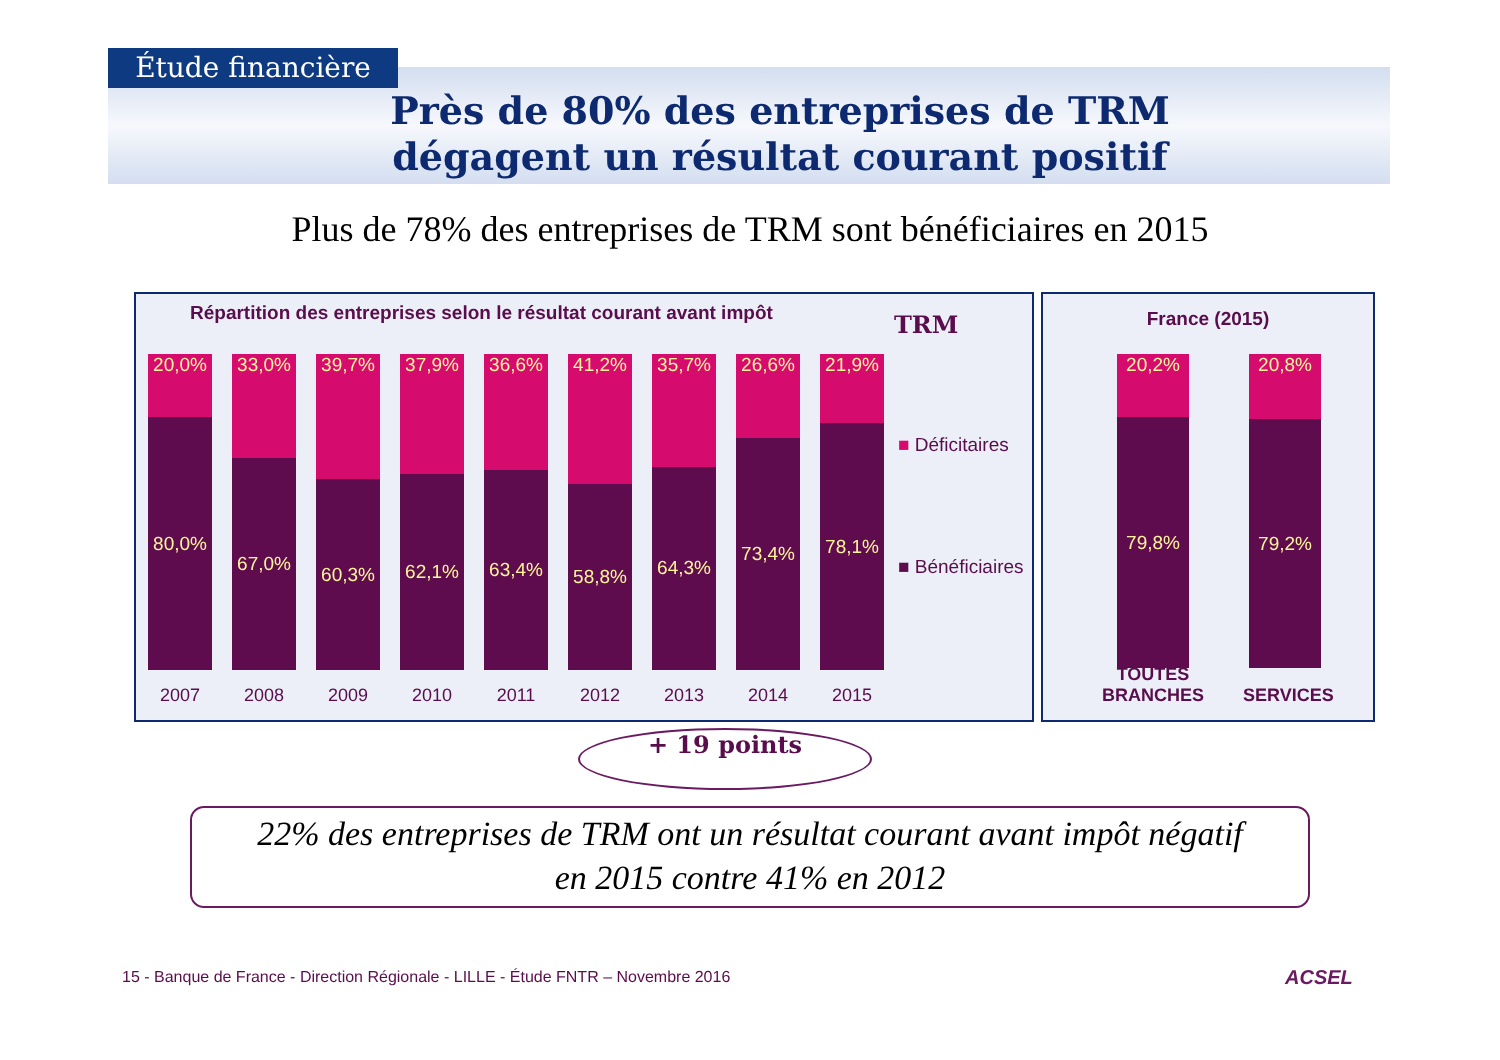Étude financière
Près de 80% des entreprises de TRM dégagent un résultat courant positif
Plus de 78% des entreprises de TRM sont bénéficiaires en 2015
Répartition des entreprises selon le résultat courant avant impôt
TRM
■ Déficitaires
■ Bénéficiaires
20,0%
80,0%
33,0%
67,0%
39,7%
60,3%
37,9%
62,1%
36,6%
63,4%
41,2%
58,8%
35,7%
64,3%
26,6%
73,4%
21,9%
78,1%
2007 2008 2009 2010 2011 2012 2013 2014 2015
France (2015)
20,2%
79,8%
20,8%
79,2%
TOUTES BRANCHES
SERVICES
+ 19 points
22% des entreprises de TRM ont un résultat courant avant impôt négatif
en 2015 contre 41% en 2012
15 - Banque de France - Direction Régionale - LILLE - Étude FNTR – Novembre 2016
ACSEL